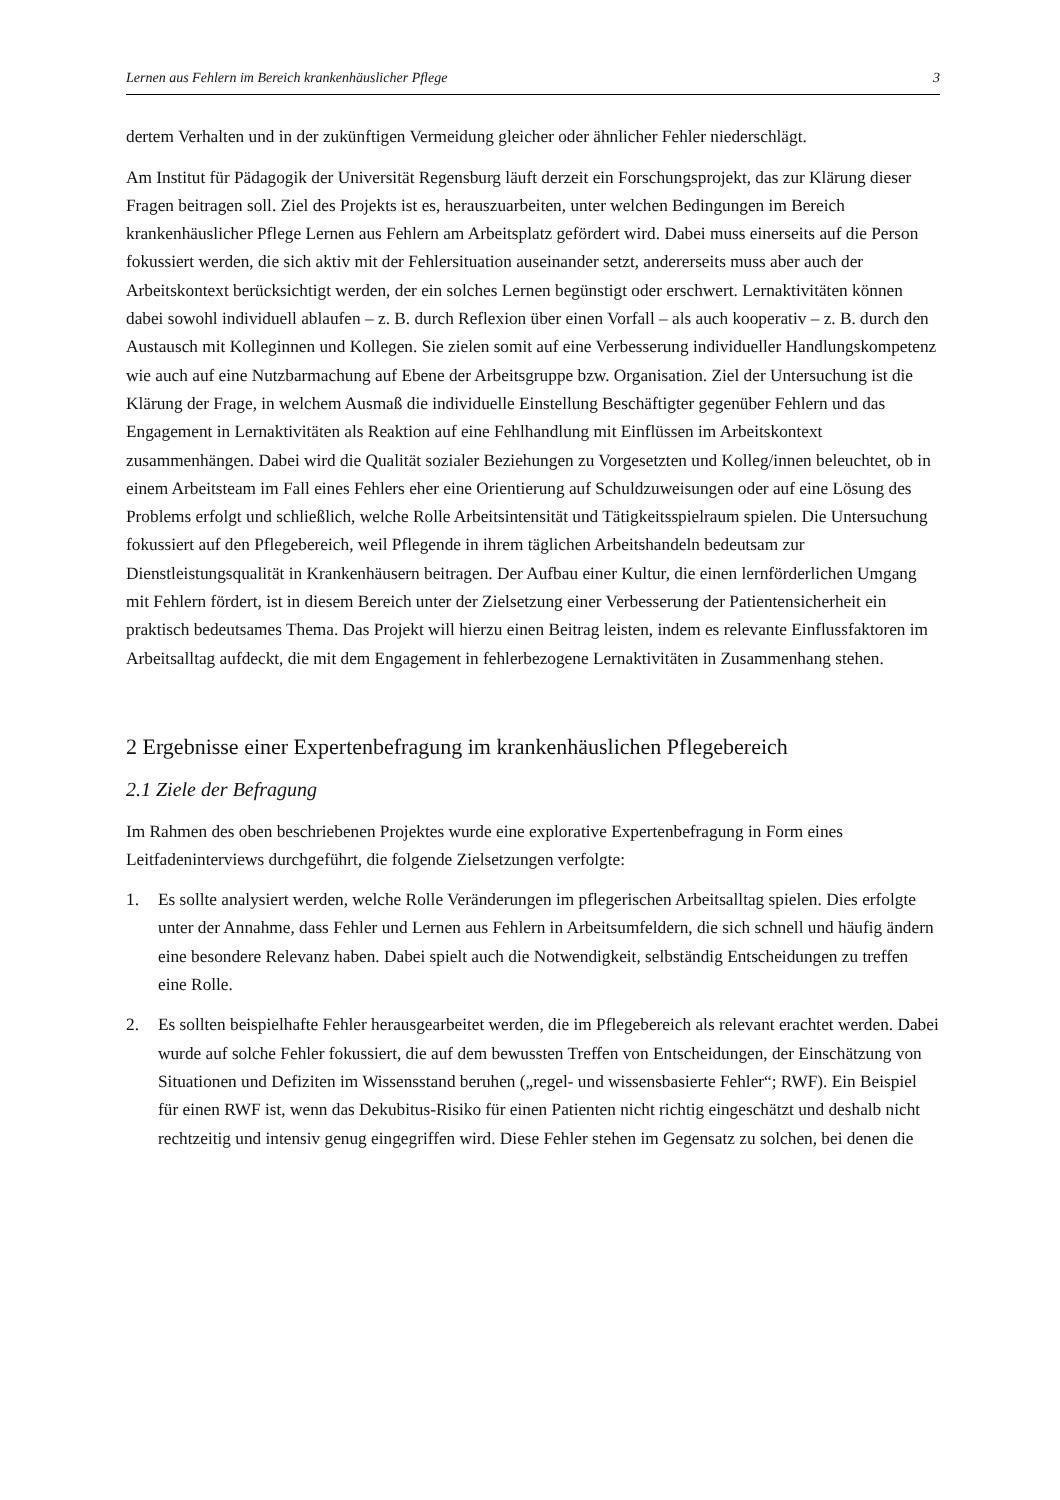Lernen aus Fehlern im Bereich krankenhäuslicher Pflege 3
dertem Verhalten und in der zukünftigen Vermeidung gleicher oder ähnlicher Fehler niederschlägt.
Am Institut für Pädagogik der Universität Regensburg läuft derzeit ein Forschungsprojekt, das zur Klärung dieser Fragen beitragen soll. Ziel des Projekts ist es, herauszuarbeiten, unter welchen Bedingungen im Bereich krankenhäuslicher Pflege Lernen aus Fehlern am Arbeitsplatz gefördert wird. Dabei muss einerseits auf die Person fokussiert werden, die sich aktiv mit der Fehlersituation auseinander setzt, andererseits muss aber auch der Arbeitskontext berücksichtigt werden, der ein solches Lernen begünstigt oder erschwert. Lernaktivitäten können dabei sowohl individuell ablaufen – z. B. durch Reflexion über einen Vorfall – als auch kooperativ – z. B. durch den Austausch mit Kolleginnen und Kollegen. Sie zielen somit auf eine Verbesserung individueller Handlungskompetenz wie auch auf eine Nutzbarmachung auf Ebene der Arbeitsgruppe bzw. Organisation. Ziel der Untersuchung ist die Klärung der Frage, in welchem Ausmaß die individuelle Einstellung Beschäftigter gegenüber Fehlern und das Engagement in Lernaktivitäten als Reaktion auf eine Fehlhandlung mit Einflüssen im Arbeitskontext zusammenhängen. Dabei wird die Qualität sozialer Beziehungen zu Vorgesetzten und Kolleg/innen beleuchtet, ob in einem Arbeitsteam im Fall eines Fehlers eher eine Orientierung auf Schuldzuweisungen oder auf eine Lösung des Problems erfolgt und schließlich, welche Rolle Arbeitsintensität und Tätigkeitsspielraum spielen. Die Untersuchung fokussiert auf den Pflegebereich, weil Pflegende in ihrem täglichen Arbeitshandeln bedeutsam zur Dienstleistungsqualität in Krankenhäusern beitragen. Der Aufbau einer Kultur, die einen lernförderlichen Umgang mit Fehlern fördert, ist in diesem Bereich unter der Zielsetzung einer Verbesserung der Patientensicherheit ein praktisch bedeutsames Thema. Das Projekt will hierzu einen Beitrag leisten, indem es relevante Einflussfaktoren im Arbeitsalltag aufdeckt, die mit dem Engagement in fehlerbezogene Lernaktivitäten in Zusammenhang stehen.
2 Ergebnisse einer Expertenbefragung im krankenhäuslichen Pflegebereich
2.1 Ziele der Befragung
Im Rahmen des oben beschriebenen Projektes wurde eine explorative Expertenbefragung in Form eines Leitfadeninterviews durchgeführt, die folgende Zielsetzungen verfolgte:
1. Es sollte analysiert werden, welche Rolle Veränderungen im pflegerischen Arbeitsalltag spielen. Dies erfolgte unter der Annahme, dass Fehler und Lernen aus Fehlern in Arbeitsumfeldern, die sich schnell und häufig ändern eine besondere Relevanz haben. Dabei spielt auch die Notwendigkeit, selbständig Entscheidungen zu treffen eine Rolle.
2. Es sollten beispielhafte Fehler herausgearbeitet werden, die im Pflegebereich als relevant erachtet werden. Dabei wurde auf solche Fehler fokussiert, die auf dem bewussten Treffen von Entscheidungen, der Einschätzung von Situationen und Defiziten im Wissensstand beruhen („regel- und wissensbasierte Fehler“; RWF). Ein Beispiel für einen RWF ist, wenn das Dekubitus-Risiko für einen Patienten nicht richtig eingeschätzt und deshalb nicht rechtzeitig und intensiv genug eingegriffen wird. Diese Fehler stehen im Gegensatz zu solchen, bei denen die